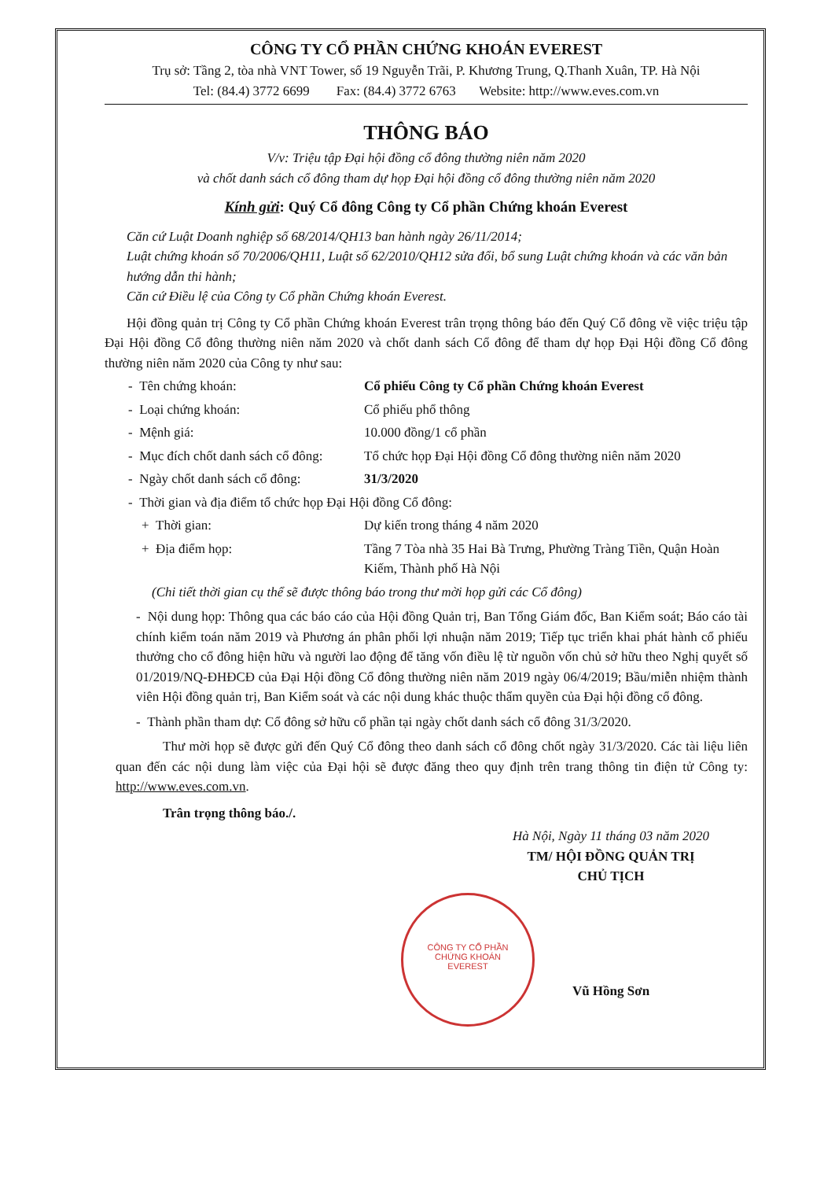CÔNG TY CỔ PHẦN CHỨNG KHOÁN EVEREST
Trụ sở: Tầng 2, tòa nhà VNT Tower, số 19 Nguyễn Trãi, P. Khương Trung, Q.Thanh Xuân, TP. Hà Nội
Tel: (84.4) 3772 6699 Fax: (84.4) 3772 6763 Website: http://www.eves.com.vn
THÔNG BÁO
V/v: Triệu tập Đại hội đồng cổ đông thường niên năm 2020
và chốt danh sách cổ đông tham dự họp Đại hội đồng cổ đông thường niên năm 2020
Kính gửi: Quý Cổ đông Công ty Cổ phần Chứng khoán Everest
Căn cứ Luật Doanh nghiệp số 68/2014/QH13 ban hành ngày 26/11/2014;
Luật chứng khoán số 70/2006/QH11, Luật số 62/2010/QH12 sửa đổi, bổ sung Luật chứng khoán và các văn bản hướng dẫn thi hành;
Căn cứ Điều lệ của Công ty Cổ phần Chứng khoán Everest.
Hội đồng quản trị Công ty Cổ phần Chứng khoán Everest trân trọng thông báo đến Quý Cổ đông về việc triệu tập Đại Hội đồng Cổ đông thường niên năm 2020 và chốt danh sách Cổ đông để tham dự họp Đại Hội đồng Cổ đông thường niên năm 2020 của Công ty như sau:
- Tên chứng khoán: Cổ phiếu Công ty Cổ phần Chứng khoán Everest
- Loại chứng khoán: Cổ phiếu phổ thông
- Mệnh giá: 10.000 đồng/1 cổ phần
- Mục đích chốt danh sách cổ đông: Tổ chức họp Đại Hội đồng Cổ đông thường niên năm 2020
- Ngày chốt danh sách cổ đông: 31/3/2020
- Thời gian và địa điểm tổ chức họp Đại Hội đồng Cổ đông:
+ Thời gian: Dự kiến trong tháng 4 năm 2020
+ Địa điểm họp: Tầng 7 Tòa nhà 35 Hai Bà Trưng, Phường Tràng Tiền, Quận Hoàn Kiếm, Thành phố Hà Nội
(Chi tiết thời gian cụ thể sẽ được thông báo trong thư mời họp gửi các Cổ đông)
- Nội dung họp: Thông qua các báo cáo của Hội đồng Quản trị, Ban Tổng Giám đốc, Ban Kiểm soát; Báo cáo tài chính kiểm toán năm 2019 và Phương án phân phối lợi nhuận năm 2019; Tiếp tục triển khai phát hành cổ phiếu thưởng cho cổ đông hiện hữu và người lao động để tăng vốn điều lệ từ nguồn vốn chủ sở hữu theo Nghị quyết số 01/2019/NQ-ĐHĐCĐ của Đại Hội đồng Cổ đông thường niên năm 2019 ngày 06/4/2019; Bầu/miễn nhiệm thành viên Hội đồng quản trị, Ban Kiểm soát và các nội dung khác thuộc thẩm quyền của Đại hội đồng cổ đông.
- Thành phần tham dự: Cổ đông sở hữu cổ phần tại ngày chốt danh sách cổ đông 31/3/2020.
Thư mời họp sẽ được gửi đến Quý Cổ đông theo danh sách cổ đông chốt ngày 31/3/2020. Các tài liệu liên quan đến các nội dung làm việc của Đại hội sẽ được đăng theo quy định trên trang thông tin điện tử Công ty: http://www.eves.com.vn.
Trân trọng thông báo./.
Hà Nội, Ngày 11 tháng 03 năm 2020
TM/ HỘI ĐỒNG QUẢN TRỊ
CHỦ TỊCH
Vũ Hồng Sơn
CÔNG TY CỔ PHẦN
CHỨNG KHOÁN
EVEREST